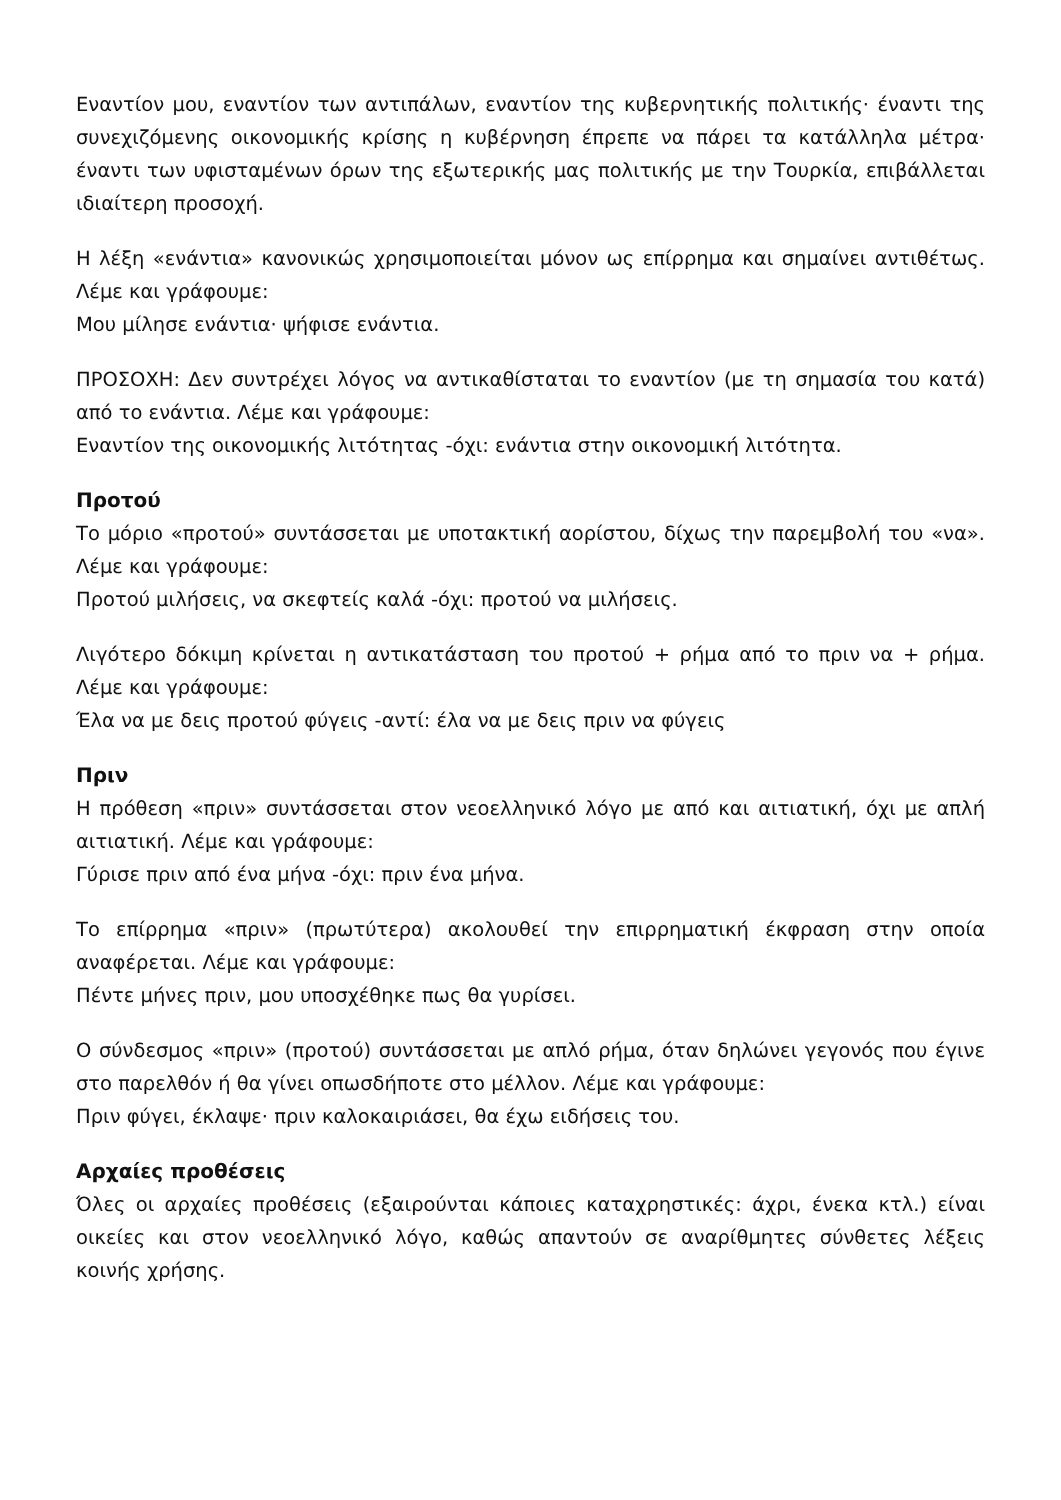Εναντίον μου, εναντίον των αντιπάλων, εναντίον της κυβερνητικής πολιτικής· έναντι της συνεχιζόμενης οικονομικής κρίσης η κυβέρνηση έπρεπε να πάρει τα κατάλληλα μέτρα· έναντι των υφισταμένων όρων της εξωτερικής μας πολιτικής με την Τουρκία, επιβάλλεται ιδιαίτερη προσοχή.
Η λέξη «ενάντια» κανονικώς χρησιμοποιείται μόνον ως επίρρημα και σημαίνει αντιθέτως. Λέμε και γράφουμε:
Μου μίλησε ενάντια· ψήφισε ενάντια.
ΠΡΟΣΟΧΗ: Δεν συντρέχει λόγος να αντικαθίσταται το εναντίον (με τη σημασία του κατά) από το ενάντια. Λέμε και γράφουμε:
Εναντίον της οικονομικής λιτότητας -όχι: ενάντια στην οικονομική λιτότητα.
Προτού
Το μόριο «προτού» συντάσσεται με υποτακτική αορίστου, δίχως την παρεμβολή του «να». Λέμε και γράφουμε:
Προτού μιλήσεις, να σκεφτείς καλά -όχι: προτού να μιλήσεις.
Λιγότερο δόκιμη κρίνεται η αντικατάσταση του προτού + ρήμα από το πριν να + ρήμα. Λέμε και γράφουμε:
Έλα να με δεις προτού φύγεις -αντί: έλα να με δεις πριν να φύγεις
Πριν
Η πρόθεση «πριν» συντάσσεται στον νεοελληνικό λόγο με από και αιτιατική, όχι με απλή αιτιατική. Λέμε και γράφουμε:
Γύρισε πριν από ένα μήνα -όχι: πριν ένα μήνα.
Το επίρρημα «πριν» (πρωτύτερα) ακολουθεί την επιρρηματική έκφραση στην οποία αναφέρεται. Λέμε και γράφουμε:
Πέντε μήνες πριν, μου υποσχέθηκε πως θα γυρίσει.
Ο σύνδεσμος «πριν» (προτού) συντάσσεται με απλό ρήμα, όταν δηλώνει γεγονός που έγινε στο παρελθόν ή θα γίνει οπωσδήποτε στο μέλλον. Λέμε και γράφουμε:
Πριν φύγει, έκλαψε· πριν καλοκαιριάσει, θα έχω ειδήσεις του.
Αρχαίες προθέσεις
Όλες οι αρχαίες προθέσεις (εξαιρούνται κάποιες καταχρηστικές: άχρι, ένεκα κτλ.) είναι οικείες και στον νεοελληνικό λόγο, καθώς απαντούν σε αναρίθμητες σύνθετες λέξεις κοινής χρήσης.